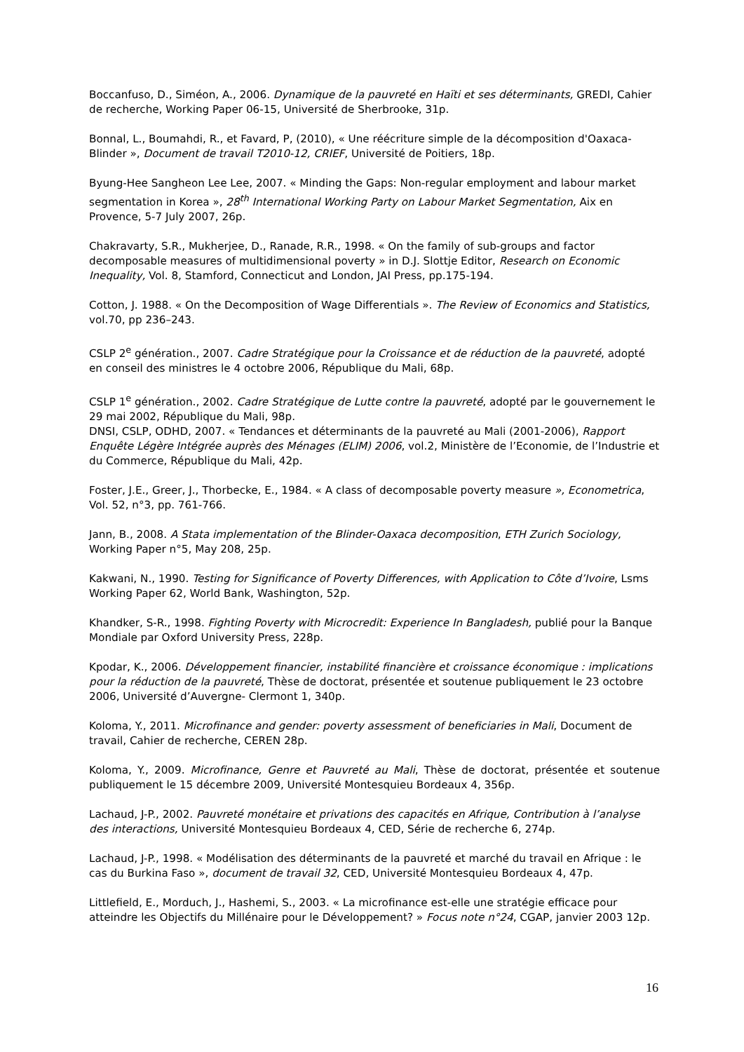Boccanfuso, D., Siméon, A., 2006. Dynamique de la pauvreté en Haïti et ses déterminants, GREDI, Cahier de recherche, Working Paper 06-15, Université de Sherbrooke, 31p.
Bonnal, L., Boumahdi, R., et Favard, P, (2010), « Une réécriture simple de la décomposition d'Oaxaca-Blinder », Document de travail T2010-12, CRIEF, Université de Poitiers, 18p.
Byung-Hee Sangheon Lee Lee, 2007. « Minding the Gaps: Non-regular employment and labour market segmentation in Korea », 28<sup>th</sup> International Working Party on Labour Market Segmentation, Aix en Provence, 5-7 July 2007, 26p.
Chakravarty, S.R., Mukherjee, D., Ranade, R.R., 1998. « On the family of sub-groups and factor decomposable measures of multidimensional poverty » in D.J. Slottje Editor, Research on Economic Inequality, Vol. 8, Stamford, Connecticut and London, JAI Press, pp.175-194.
Cotton, J. 1988. « On the Decomposition of Wage Differentials ». The Review of Economics and Statistics, vol.70, pp 236–243.
CSLP 2<sup>e</sup> génération., 2007. Cadre Stratégique pour la Croissance et de réduction de la pauvreté, adopté en conseil des ministres le 4 octobre 2006, République du Mali, 68p.
CSLP 1<sup>e</sup> génération., 2002. Cadre Stratégique de Lutte contre la pauvreté, adopté par le gouvernement le 29 mai 2002, République du Mali, 98p.
DNSI, CSLP, ODHD, 2007. « Tendances et déterminants de la pauvreté au Mali (2001-2006), Rapport Enquête Légère Intégrée auprès des Ménages (ELIM) 2006, vol.2, Ministère de l’Economie, de l’Industrie et du Commerce, République du Mali, 42p.
Foster, J.E., Greer, J., Thorbecke, E., 1984. « A class of decomposable poverty measure », Econometrica, Vol. 52, n°3, pp. 761-766.
Jann, B., 2008. A Stata implementation of the Blinder-Oaxaca decomposition, ETH Zurich Sociology, Working Paper n°5, May 208, 25p.
Kakwani, N., 1990. Testing for Significance of Poverty Differences, with Application to Côte d’Ivoire, Lsms Working Paper 62, World Bank, Washington, 52p.
Khandker, S-R., 1998. Fighting Poverty with Microcredit: Experience In Bangladesh, publié pour la Banque Mondiale par Oxford University Press, 228p.
Kpodar, K., 2006. Développement financier, instabilité financière et croissance économique : implications pour la réduction de la pauvreté, Thèse de doctorat, présentée et soutenue publiquement le 23 octobre 2006, Université d’Auvergne- Clermont 1, 340p.
Koloma, Y., 2011. Microfinance and gender: poverty assessment of beneficiaries in Mali, Document de travail, Cahier de recherche, CEREN 28p.
Koloma, Y., 2009. Microfinance, Genre et Pauvreté au Mali, Thèse de doctorat, présentée et soutenue publiquement le 15 décembre 2009, Université Montesquieu Bordeaux 4, 356p.
Lachaud, J-P., 2002. Pauvreté monétaire et privations des capacités en Afrique, Contribution à l’analyse des interactions, Université Montesquieu Bordeaux 4, CED, Série de recherche 6, 274p.
Lachaud, J-P., 1998. « Modélisation des déterminants de la pauvreté et marché du travail en Afrique : le cas du Burkina Faso », document de travail 32, CED, Université Montesquieu Bordeaux 4, 47p.
Littlefield, E., Morduch, J., Hashemi, S., 2003. « La microfinance est-elle une stratégie efficace pour atteindre les Objectifs du Millénaire pour le Développement? » Focus note n°24, CGAP, janvier 2003 12p.
16